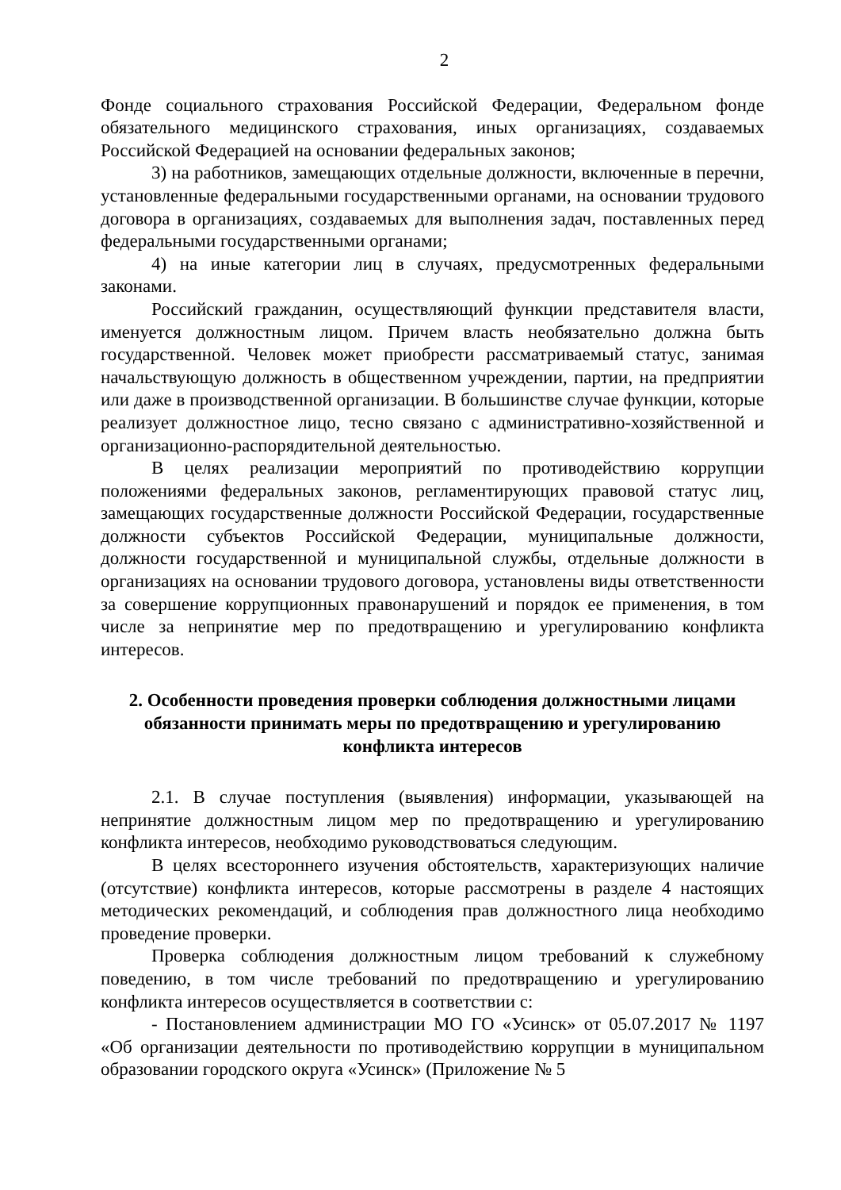2
Фонде социального страхования Российской Федерации, Федеральном фонде обязательного медицинского страхования, иных организациях, создаваемых Российской Федерацией на основании федеральных законов;
3) на работников, замещающих отдельные должности, включенные в перечни, установленные федеральными государственными органами, на основании трудового договора в организациях, создаваемых для выполнения задач, поставленных перед федеральными государственными органами;
4) на иные категории лиц в случаях, предусмотренных федеральными законами.
Российский гражданин, осуществляющий функции представителя власти, именуется должностным лицом. Причем власть необязательно должна быть государственной. Человек может приобрести рассматриваемый статус, занимая начальствующую должность в общественном учреждении, партии, на предприятии или даже в производственной организации. В большинстве случае функции, которые реализует должностное лицо, тесно связано с административно-хозяйственной и организационно-распорядительной деятельностью.
В целях реализации мероприятий по противодействию коррупции положениями федеральных законов, регламентирующих правовой статус лиц, замещающих государственные должности Российской Федерации, государственные должности субъектов Российской Федерации, муниципальные должности, должности государственной и муниципальной службы, отдельные должности в организациях на основании трудового договора, установлены виды ответственности за совершение коррупционных правонарушений и порядок ее применения, в том числе за непринятие мер по предотвращению и урегулированию конфликта интересов.
2. Особенности проведения проверки соблюдения должностными лицами обязанности принимать меры по предотвращению и урегулированию конфликта интересов
2.1. В случае поступления (выявления) информации, указывающей на непринятие должностным лицом мер по предотвращению и урегулированию конфликта интересов, необходимо руководствоваться следующим.
В целях всестороннего изучения обстоятельств, характеризующих наличие (отсутствие) конфликта интересов, которые рассмотрены в разделе 4 настоящих методических рекомендаций, и соблюдения прав должностного лица необходимо проведение проверки.
Проверка соблюдения должностным лицом требований к служебному поведению, в том числе требований по предотвращению и урегулированию конфликта интересов осуществляется в соответствии с:
- Постановлением администрации МО ГО «Усинск» от 05.07.2017 № 1197 «Об организации деятельности по противодействию коррупции в муниципальном образовании городского округа «Усинск» (Приложение № 5